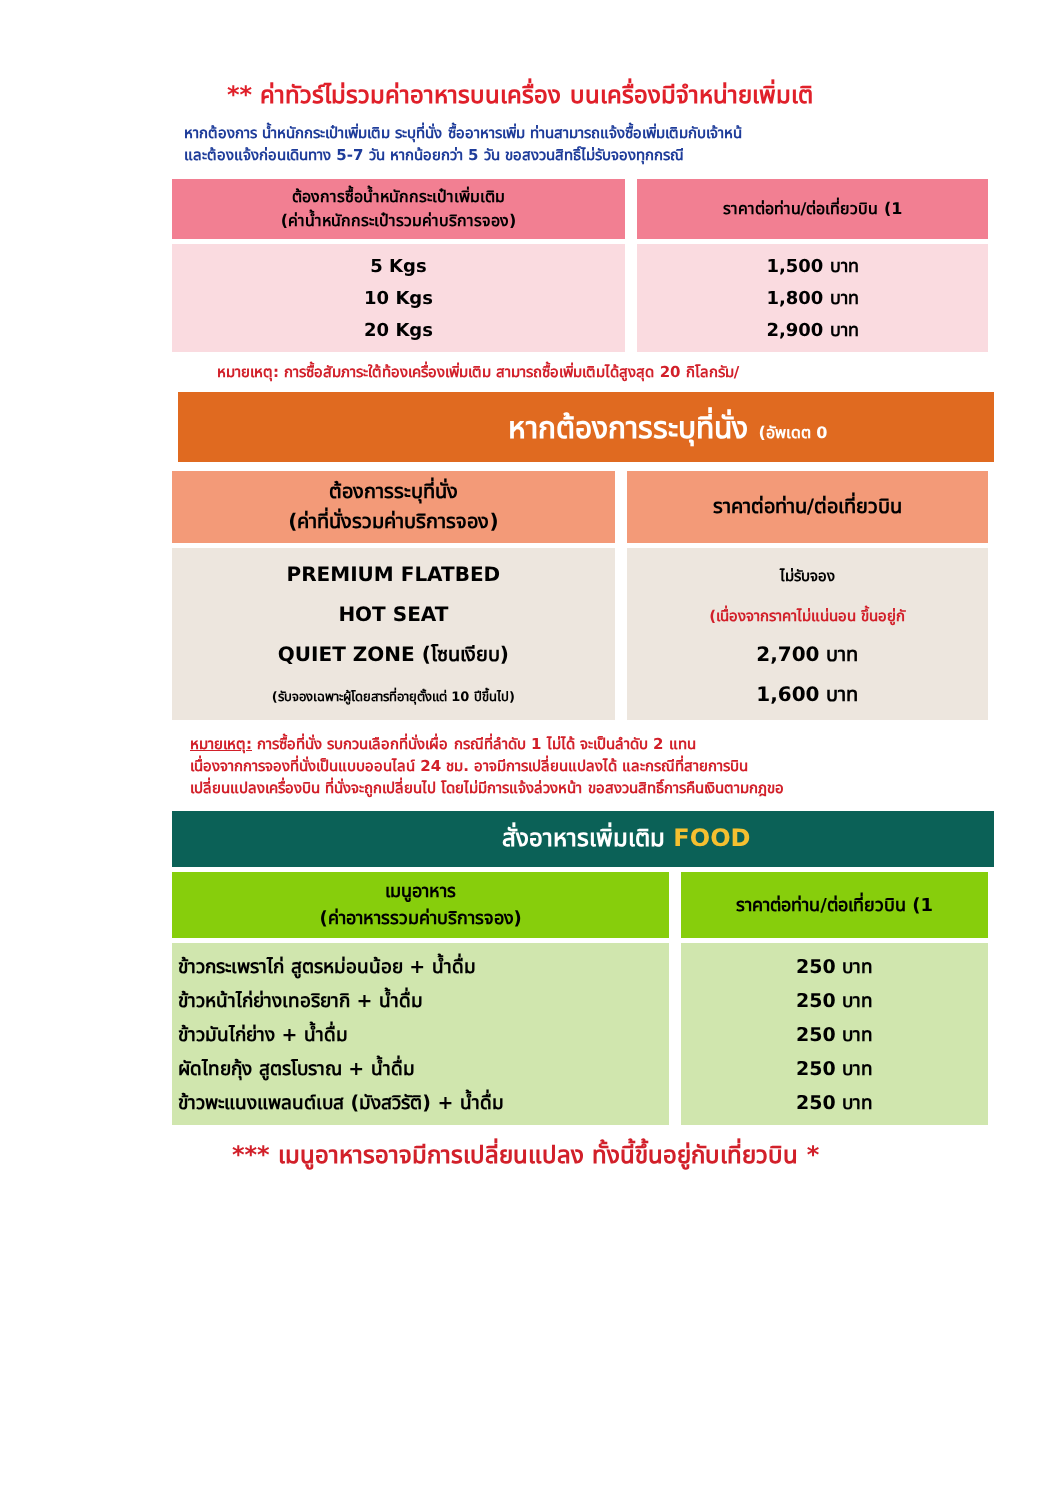** ค่าทัวร์ไม่รวมค่าอาหารบนเครื่อง บนเครื่องมีจำหน่ายเพิ่มเติ
หากต้องการ น้ำหนักกระเป๋าเพิ่มเติม ระบุที่นั่ง ซื้ออาหารเพิ่ม ท่านสามารถแจ้งซื้อเพิ่มเติมกับเจ้าหน้
และต้องแจ้งก่อนเดินทาง 5-7 วัน หากน้อยกว่า 5 วัน ขอสงวนสิทธิ์ไม่รับจองทุกกรณี
| ต้องการซื้อน้ำหนักกระเป๋าเพิ่มเติม (ค่าน้ำหนักกระเป๋ารวมค่าบริการจอง) | ราคาต่อท่าน/ต่อเที่ยวบิน (1 |
| 5 Kgs 10 Kgs 20 Kgs | 1,500 บาท 1,800 บาท 2,900 บาท |
หมายเหตุ: การซื้อสัมภาระใต้ท้องเครื่องเพิ่มเติม สามารถซื้อเพิ่มเติมได้สูงสุด 20 กิโลกรัม/
หากต้องการระบุที่นั่ง (อัพเดต 0
| ต้องการระบุที่นั่ง (ค่าที่นั่งรวมค่าบริการจอง) | ราคาต่อท่าน/ต่อเที่ยวบิน |
| PREMIUM FLATBED HOT SEAT QUIET ZONE (โซนเงียบ) (รับจองเฉพาะผู้โดยสารที่อายุตั้งแต่ 10 ปีขึ้นไป) | ไม่รับจอง (เนื่องจากราคาไม่แน่นอน ขึ้นอยู่กั 2,700 บาท 1,600 บาท |
หมายเหตุ: การซื้อที่นั่ง รบกวนเลือกที่นั่งเผื่อ กรณีที่ลำดับ 1 ไม่ได้ จะเป็นลำดับ 2 แทน
เนื่องจากการจองที่นั่งเป็นแบบออนไลน์ 24 ชม. อาจมีการเปลี่ยนแปลงได้ และกรณีที่สายการบิน
เปลี่ยนแปลงเครื่องบิน ที่นั่งจะถูกเปลี่ยนไป โดยไม่มีการแจ้งล่วงหน้า ขอสงวนสิทธิ์การคืนเงินตามกฎขอ
สั่งอาหารเพิ่มเติม FOOD
| เมนูอาหาร (ค่าอาหารรวมค่าบริการจอง) | ราคาต่อท่าน/ต่อเที่ยวบิน (1 |
| ข้าวกระเพราไก่ สูตรหม่อนน้อย + น้ำดื่ม ข้าวหน้าไก่ย่างเทอริยากิ + น้ำดื่ม ข้าวมันไก่ย่าง + น้ำดื่ม ผัดไทยกุ้ง สูตรโบราณ + น้ำดื่ม ข้าวพะแนงแพลนต์เบส (มังสวิรัติ) + น้ำดื่ม | 250 บาท 250 บาท 250 บาท 250 บาท 250 บาท |
*** เมนูอาหารอาจมีการเปลี่ยนแปลง ทั้งนี้ขึ้นอยู่กับเที่ยวบิน *